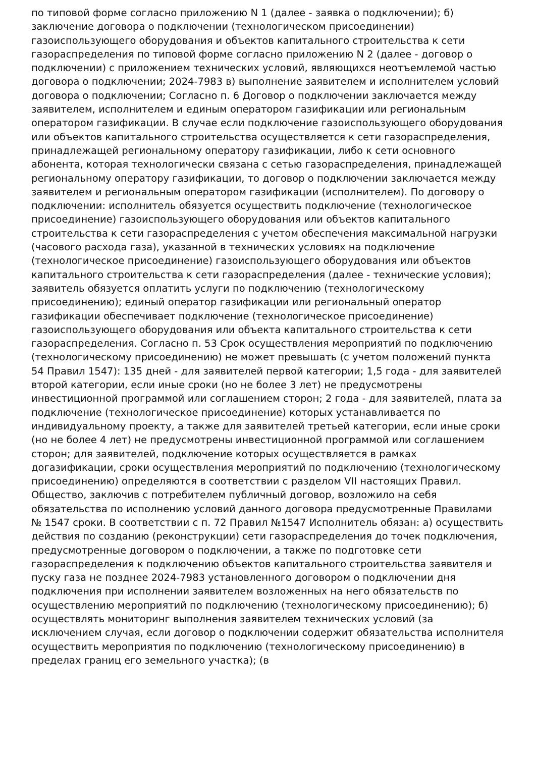по типовой форме согласно приложению N 1 (далее - заявка о подключении); б) заключение договора о подключении (технологическом присоединении) газоиспользующего оборудования и объектов капитального строительства к сети газораспределения по типовой форме согласно приложению N 2 (далее - договор о подключении) с приложением технических условий, являющихся неотъемлемой частью договора о подключении; 2024-7983 в) выполнение заявителем и исполнителем условий договора о подключении; Согласно п. 6 Договор о подключении заключается между заявителем, исполнителем и единым оператором газификации или региональным оператором газификации. В случае если подключение газоиспользующего оборудования или объектов капитального строительства осуществляется к сети газораспределения, принадлежащей региональному оператору газификации, либо к сети основного абонента, которая технологически связана с сетью газораспределения, принадлежащей региональному оператору газификации, то договор о подключении заключается между заявителем и региональным оператором газификации (исполнителем). По договору о подключении: исполнитель обязуется осуществить подключение (технологическое присоединение) газоиспользующего оборудования или объектов капитального строительства к сети газораспределения с учетом обеспечения максимальной нагрузки (часового расхода газа), указанной в технических условиях на подключение (технологическое присоединение) газоиспользующего оборудования или объектов капитального строительства к сети газораспределения (далее - технические условия); заявитель обязуется оплатить услуги по подключению (технологическому присоединению); единый оператор газификации или региональный оператор газификации обеспечивает подключение (технологическое присоединение) газоиспользующего оборудования или объекта капитального строительства к сети газораспределения. Согласно п. 53 Срок осуществления мероприятий по подключению (технологическому присоединению) не может превышать (с учетом положений пункта 54 Правил 1547): 135 дней - для заявителей первой категории; 1,5 года - для заявителей второй категории, если иные сроки (но не более 3 лет) не предусмотрены инвестиционной программой или соглашением сторон; 2 года - для заявителей, плата за подключение (технологическое присоединение) которых устанавливается по индивидуальному проекту, а также для заявителей третьей категории, если иные сроки (но не более 4 лет) не предусмотрены инвестиционной программой или соглашением сторон; для заявителей, подключение которых осуществляется в рамках догазификации, сроки осуществления мероприятий по подключению (технологическому присоединению) определяются в соответствии с разделом VII настоящих Правил. Общество, заключив с потребителем публичный договор, возложило на себя обязательства по исполнению условий данного договора предусмотренные Правилами № 1547 сроки. В соответствии с п. 72 Правил №1547 Исполнитель обязан: а) осуществить действия по созданию (реконструкции) сети газораспределения до точек подключения, предусмотренные договором о подключении, а также по подготовке сети газораспределения к подключению объектов капитального строительства заявителя и пуску газа не позднее 2024-7983 установленного договором о подключении дня подключения при исполнении заявителем возложенных на него обязательств по осуществлению мероприятий по подключению (технологическому присоединению); б) осуществлять мониторинг выполнения заявителем технических условий (за исключением случая, если договор о подключении содержит обязательства исполнителя осуществить мероприятия по подключению (технологическому присоединению) в пределах границ его земельного участка); (в